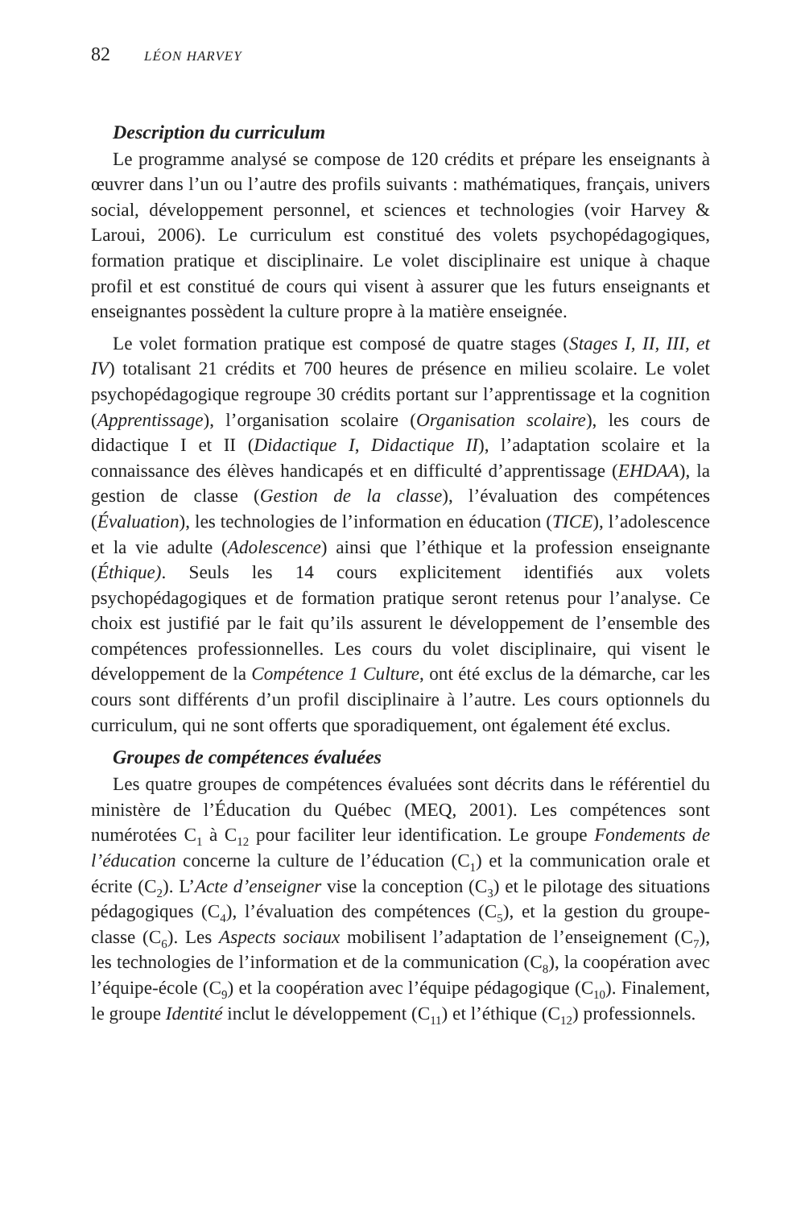82 LÉON HARVEY
Description du curriculum
Le programme analysé se compose de 120 crédits et prépare les enseignants à œuvrer dans l’un ou l’autre des profils suivants : mathématiques, français, univers social, développement personnel, et sciences et technologies (voir Harvey & Laroui, 2006). Le curriculum est constitué des volets psychopédagogiques, formation pratique et disciplinaire. Le volet disciplinaire est unique à chaque profil et est constitué de cours qui visent à assurer que les futurs enseignants et enseignantes possèdent la culture propre à la matière enseignée.
Le volet formation pratique est composé de quatre stages (Stages I, II, III, et IV) totalisant 21 crédits et 700 heures de présence en milieu scolaire. Le volet psychopédagogique regroupe 30 crédits portant sur l’apprentissage et la cognition (Apprentissage), l’organisation scolaire (Organisation scolaire), les cours de didactique I et II (Didactique I, Didactique II), l’adaptation scolaire et la connaissance des élèves handicapés et en difficulté d’apprentissage (EHDAA), la gestion de classe (Gestion de la classe), l’évaluation des compétences (Évaluation), les technologies de l’information en éducation (TICE), l’adolescence et la vie adulte (Adolescence) ainsi que l’éthique et la profession enseignante (Éthique). Seuls les 14 cours explicitement identifiés aux volets psychopédagogiques et de formation pratique seront retenus pour l’analyse. Ce choix est justifié par le fait qu’ils assurent le développement de l’ensemble des compétences professionnelles. Les cours du volet disciplinaire, qui visent le développement de la Compétence 1 Culture, ont été exclus de la démarche, car les cours sont différents d’un profil disciplinaire à l’autre. Les cours optionnels du curriculum, qui ne sont offerts que sporadiquement, ont également été exclus.
Groupes de compétences évaluées
Les quatre groupes de compétences évaluées sont décrits dans le référentiel du ministère de l’Éducation du Québec (MEQ, 2001). Les compétences sont numérotées C<sub>1</sub> à C<sub>12</sub> pour faciliter leur identification. Le groupe Fondements de l’éducation concerne la culture de l’éducation (C<sub>1</sub>) et la communication orale et écrite (C<sub>2</sub>). L’Acte d’enseigner vise la conception (C<sub>3</sub>) et le pilotage des situations pédagogiques (C<sub>4</sub>), l’évaluation des compétences (C<sub>5</sub>), et la gestion du groupe-classe (C<sub>6</sub>). Les Aspects sociaux mobilisent l’adaptation de l’enseignement (C<sub>7</sub>), les technologies de l’information et de la communication (C<sub>8</sub>), la coopération avec l’équipe-école (C<sub>9</sub>) et la coopération avec l’équipe pédagogique (C<sub>10</sub>). Finalement, le groupe Identité inclut le développement (C<sub>11</sub>) et l’éthique (C<sub>12</sub>) professionnels.